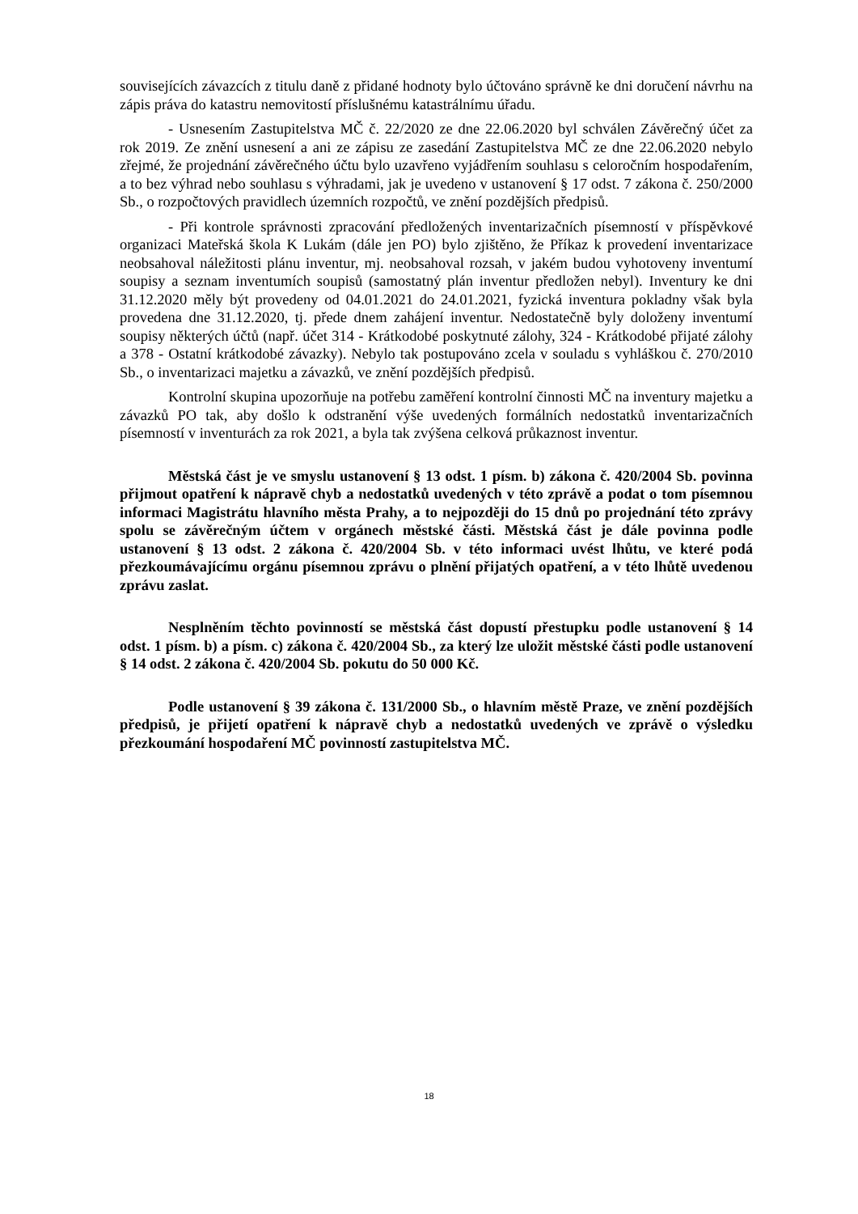souvisejících závazcích z titulu daně z přidané hodnoty bylo účtováno správně ke dni doručení návrhu na zápis práva do katastru nemovitostí příslušnému katastrálnímu úřadu.
- Usnesením Zastupitelstva MČ č. 22/2020 ze dne 22.06.2020 byl schválen Závěrečný účet za rok 2019. Ze znění usnesení a ani ze zápisu ze zasedání Zastupitelstva MČ ze dne 22.06.2020 nebylo zřejmé, že projednání závěrečného účtu bylo uzavřeno vyjádřením souhlasu s celoročním hospodařením, a to bez výhrad nebo souhlasu s výhradami, jak je uvedeno v ustanovení § 17 odst. 7 zákona č. 250/2000 Sb., o rozpočtových pravidlech územních rozpočtů, ve znění pozdějších předpisů.
- Při kontrole správnosti zpracování předložených inventarizačních písemností v příspěvkové organizaci Mateřská škola K Lukám (dále jen PO) bylo zjištěno, že Příkaz k provedení inventarizace neobsahoval náležitosti plánu inventur, mj. neobsahoval rozsah, v jakém budou vyhotoveny inventumí soupisy a seznam inventumích soupisů (samostatný plán inventur předložen nebyl). Inventury ke dni 31.12.2020 měly být provedeny od 04.01.2021 do 24.01.2021, fyzická inventura pokladny však byla provedena dne 31.12.2020, tj. přede dnem zahájení inventur. Nedostatečně byly doloženy inventumí soupisy některých účtů (např. účet 314 - Krátkodobé poskytnuté zálohy, 324 - Krátkodobé přijaté zálohy a 378 - Ostatní krátkodobé závazky). Nebylo tak postupováno zcela v souladu s vyhláškou č. 270/2010 Sb., o inventarizaci majetku a závazků, ve znění pozdějších předpisů.
Kontrolní skupina upozorňuje na potřebu zaměření kontrolní činnosti MČ na inventury majetku a závazků PO tak, aby došlo k odstranění výše uvedených formálních nedostatků inventarizačních písemností v inventurách za rok 2021, a byla tak zvýšena celková průkaznost inventur.
Městská část je ve smyslu ustanovení § 13 odst. 1 písm. b) zákona č. 420/2004 Sb. povinna přijmout opatření k nápravě chyb a nedostatků uvedených v této zprávě a podat o tom písemnou informaci Magistrátu hlavního města Prahy, a to nejpozději do 15 dnů po projednání této zprávy spolu se závěrečným účtem v orgánech městské části. Městská část je dále povinna podle ustanovení § 13 odst. 2 zákona č. 420/2004 Sb. v této informaci uvést lhůtu, ve které podá přezkoumávajícímu orgánu písemnou zprávu o plnění přijatých opatření, a v této lhůtě uvedenou zprávu zaslat.
Nesplněním těchto povinností se městská část dopustí přestupku podle ustanovení § 14 odst. 1 písm. b) a písm. c) zákona č. 420/2004 Sb., za který lze uložit městské části podle ustanovení § 14 odst. 2 zákona č. 420/2004 Sb. pokutu do 50 000 Kč.
Podle ustanovení § 39 zákona č. 131/2000 Sb., o hlavním městě Praze, ve znění pozdějších předpisů, je přijetí opatření k nápravě chyb a nedostatků uvedených ve zprávě o výsledku přezkoumání hospodaření MČ povinností zastupitelstva MČ.
18